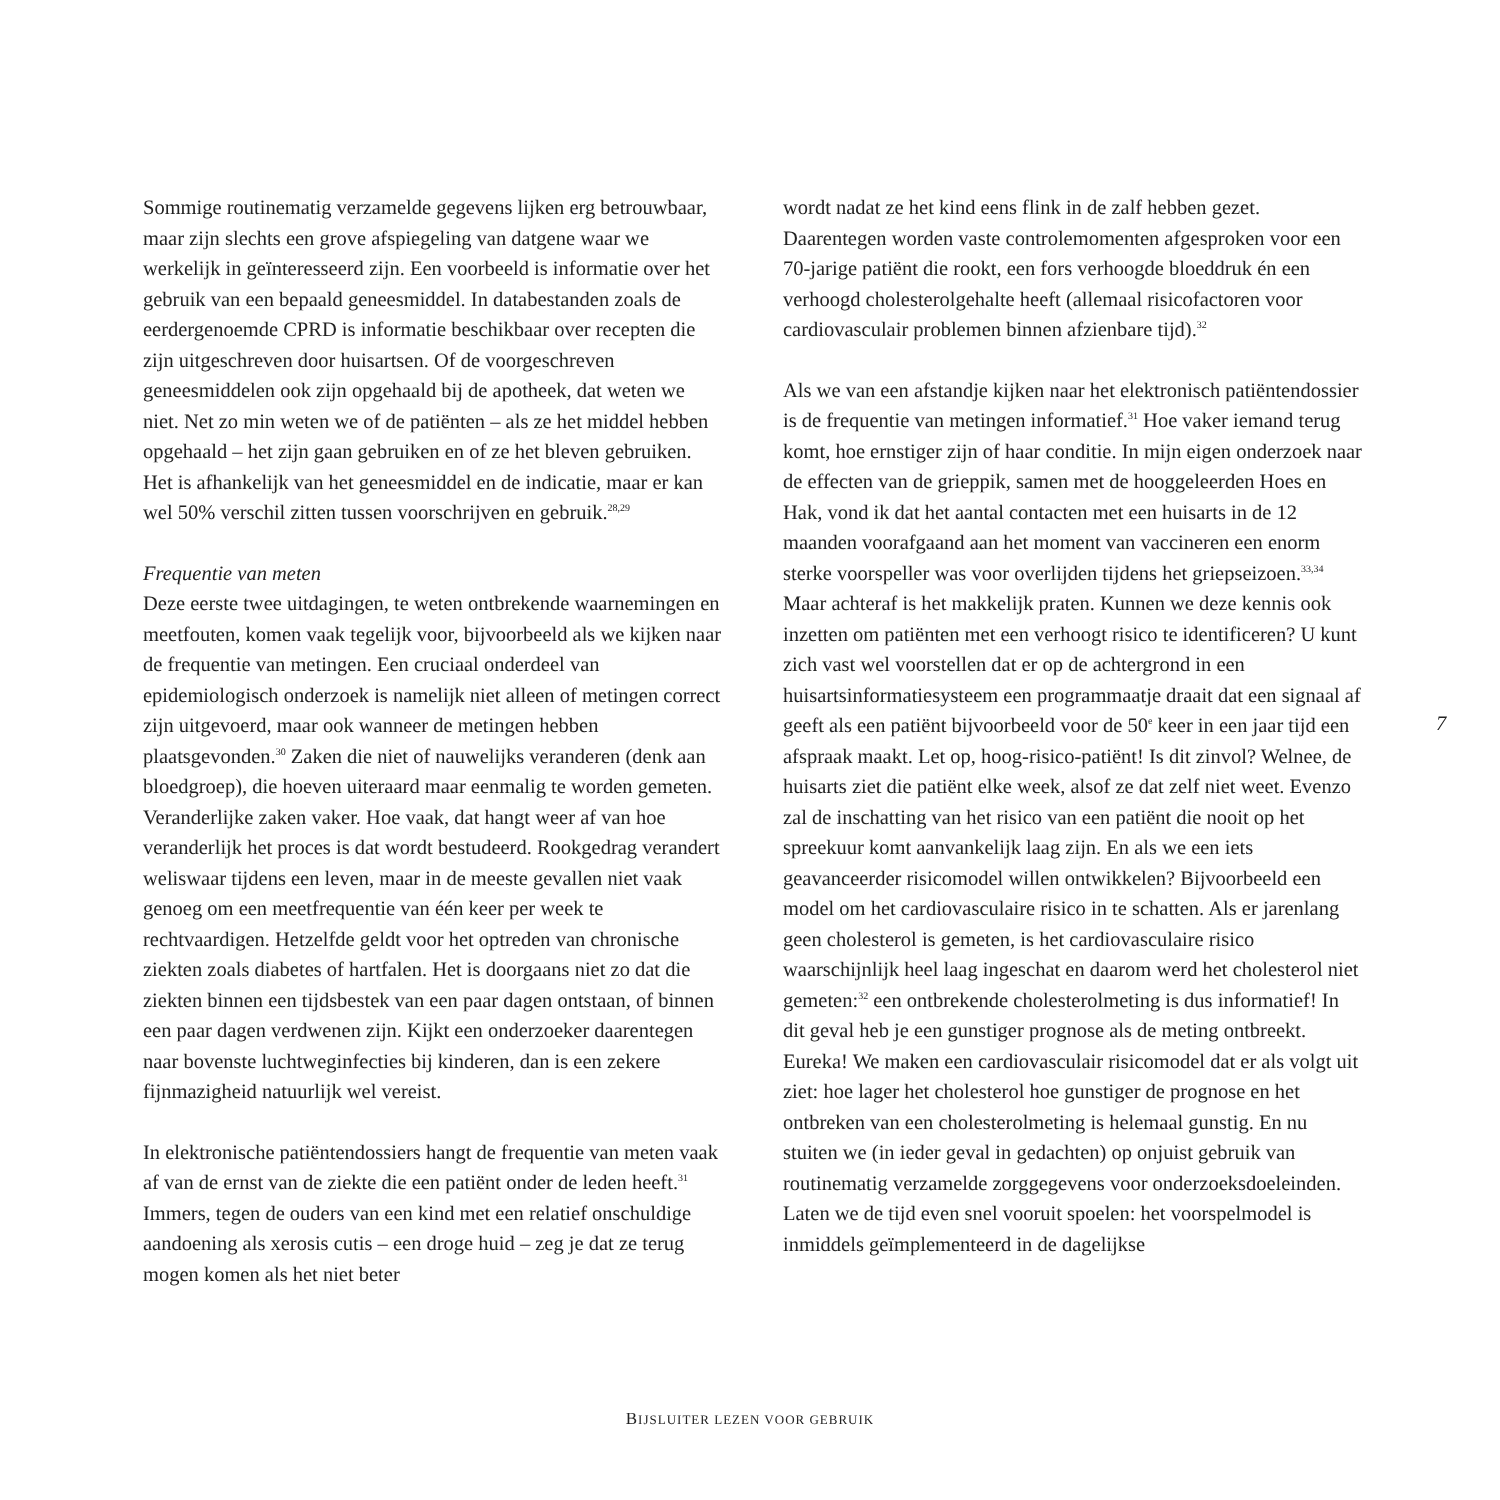Sommige routinematig verzamelde gegevens lijken erg be­trouwbaar, maar zijn slechts een grove afspiegeling van datgene waar we werkelijk in geïnteresseerd zijn. Een voorbeeld is informatie over het gebruik van een bepaald geneesmiddel. In databestanden zoals de eerdergenoemde CPRD is informatie beschikbaar over recepten die zijn uitgeschreven door huisart­sen. Of de voorgeschreven geneesmiddelen ook zijn opgehaald bij de apotheek, dat weten we niet. Net zo min weten we of de patiënten – als ze het middel hebben opgehaald – het zijn gaan gebruiken en of ze het bleven gebruiken. Het is afhankelijk van het geneesmiddel en de indicatie, maar er kan wel 50% verschil zitten tussen voorschrijven en gebruik.<sup>28,29</sup>
Frequentie van meten
Deze eerste twee uitdagingen, te weten ontbrekende waarne­mingen en meetfouten, komen vaak tegelijk voor, bijvoorbeeld als we kijken naar de frequentie van metingen. Een cruciaal onderdeel van epidemiologisch onderzoek is namelijk niet al­leen of metingen correct zijn uitgevoerd, maar ook wanneer de metingen hebben plaatsgevonden.<sup>30</sup> Zaken die niet of nauwe­lijks veranderen (denk aan bloedgroep), die hoeven uiteraard maar eenmalig te worden gemeten. Veranderlijke zaken vaker. Hoe vaak, dat hangt weer af van hoe veranderlijk het proces is dat wordt bestudeerd. Rookgedrag verandert weliswaar tijdens een leven, maar in de meeste gevallen niet vaak genoeg om een meetfrequentie van één keer per week te rechtvaardigen. Hetzelfde geldt voor het optreden van chronische ziekten zoals diabetes of hartfalen. Het is doorgaans niet zo dat die ziekten binnen een tijdsbestek van een paar dagen ontstaan, of binnen een paar dagen verdwenen zijn. Kijkt een onderzoeker daaren­tegen naar bovenste luchtweginfecties bij kinderen, dan is een zekere fijnmazigheid natuurlijk wel vereist.
In elektronische patiëntendossiers hangt de frequentie van meten vaak af van de ernst van de ziekte die een patiënt onder de leden heeft.<sup>31</sup> Immers, tegen de ouders van een kind met een relatief onschuldige aandoening als xerosis cutis – een droge huid – zeg je dat ze terug mogen komen als het niet beter
wordt nadat ze het kind eens flink in de zalf hebben gezet. Daarentegen worden vaste controlemomenten afgesproken voor een 70-jarige patiënt die rookt, een fors verhoogde bloed­druk én een verhoogd cholesterolgehalte heeft (allemaal risi­cofactoren voor cardiovasculair problemen binnen afzienbare tijd).<sup>32</sup>
Als we van een afstandje kijken naar het elektronisch patiën­tendossier is de frequentie van metingen informatief.<sup>31</sup> Hoe vaker iemand terug komt, hoe ernstiger zijn of haar conditie. In mijn eigen onderzoek naar de effecten van de grieppik, sa­men met de hooggeleerden Hoes en Hak, vond ik dat het aan­tal contacten met een huisarts in de 12 maanden voorafgaand aan het moment van vaccineren een enorm sterke voorspeller was voor overlijden tijdens het griepseizoen.<sup>33,34</sup> Maar achteraf is het makkelijk praten. Kunnen we deze kennis ook inzet­ten om patiënten met een verhoogt risico te identificeren? U kunt zich vast wel voorstellen dat er op de achtergrond in een huisartsinformatiesysteem een programmaatje draait dat een signaal af geeft als een patiënt bijvoorbeeld voor de 50<sup>e</sup> keer in een jaar tijd een afspraak maakt. Let op, hoog-risico-patiënt! Is dit zinvol? Welnee, de huisarts ziet die patiënt elke week, alsof ze dat zelf niet weet. Evenzo zal de inschatting van het risico van een patiënt die nooit op het spreekuur komt aanvankelijk laag zijn. En als we een iets geavanceerder risicomodel willen ontwikkelen? Bijvoorbeeld een model om het cardiovascu­laire risico in te schatten. Als er jarenlang geen cholesterol is gemeten, is het cardiovasculaire risico waarschijnlijk heel laag ingeschat en daarom werd het cholesterol niet gemeten:<sup>32</sup> een ontbrekende cholesterolmeting is dus informatief! In dit geval heb je een gunstiger prognose als de meting ontbreekt. Eureka! We maken een cardiovasculair risicomodel dat er als volgt uit ziet: hoe lager het cholesterol hoe gunstiger de prognose en het ontbreken van een cholesterolmeting is helemaal gunstig. En nu stuiten we (in ieder geval in gedachten) op onjuist gebruik van routinematig verzamelde zorggegevens voor onderzoeks­doeleinden. Laten we de tijd even snel vooruit spoelen: het voorspelmodel is inmiddels geïmplementeerd in de dagelijkse
7
BIJSLUITER LEZEN VOOR GEBRUIK